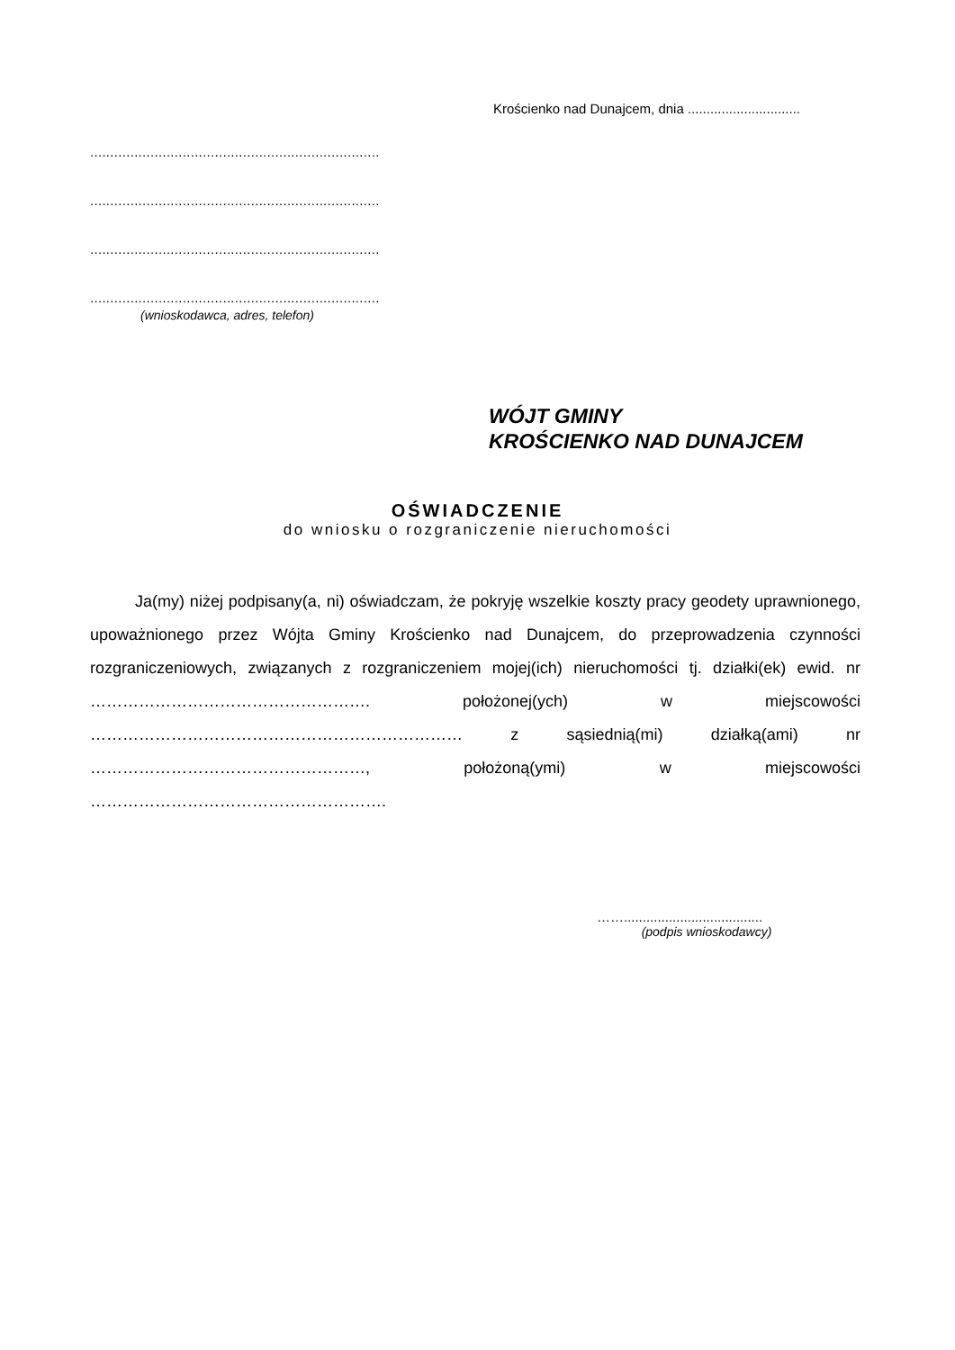Krościenko nad Dunajcem, dnia ..............................
........................................................................
........................................................................
........................................................................
........................................................................
(wnioskodawca, adres, telefon)
WÓJT GMINY
KROŚCIENKO NAD DUNAJCEM
OŚWIADCZENIE
do wniosku o rozgraniczenie nieruchomości
Ja(my) niżej podpisany(a, ni) oświadczam, że pokryję wszelkie koszty pracy geodety uprawnionego, upoważnionego przez Wójta Gminy Krościenko nad Dunajcem, do przeprowadzenia czynności rozgraniczeniowych, związanych z rozgraniczeniem mojej(ich) nieruchomości tj. działki(ek) ewid. nr ……………………………………………. położonej(ych) w miejscowości …………………………………………………………… z sąsiednią(mi) działką(ami) nr ……………………………………………, położoną(ymi) w miejscowości ……………………………………………….
…….....................................
(podpis wnioskodawcy)